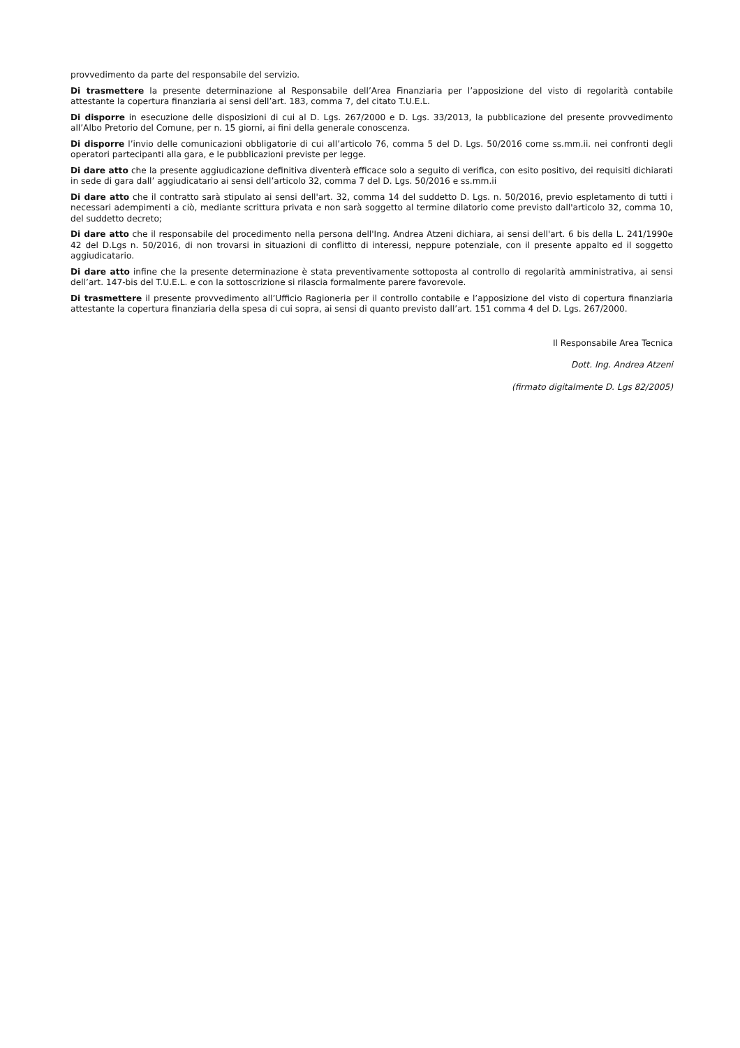provvedimento da parte del responsabile del servizio.
Di trasmettere la presente determinazione al Responsabile dell’Area Finanziaria per l’apposizione del visto di regolarità contabile attestante la copertura finanziaria ai sensi dell’art. 183, comma 7, del citato T.U.E.L.
Di disporre in esecuzione delle disposizioni di cui al D. Lgs. 267/2000 e D. Lgs. 33/2013, la pubblicazione del presente provvedimento all’Albo Pretorio del Comune, per n. 15 giorni, ai fini della generale conoscenza.
Di disporre l’invio delle comunicazioni obbligatorie di cui all’articolo 76, comma 5 del D. Lgs. 50/2016 come ss.mm.ii. nei confronti degli operatori partecipanti alla gara, e le pubblicazioni previste per legge.
Di dare atto che la presente aggiudicazione definitiva diventerà efficace solo a seguito di verifica, con esito positivo, dei requisiti dichiarati in sede di gara dall’ aggiudicatario ai sensi dell’articolo 32, comma 7 del D. Lgs. 50/2016 e ss.mm.ii
Di dare atto che il contratto sarà stipulato ai sensi dell'art. 32, comma 14 del suddetto D. Lgs. n. 50/2016, previo espletamento di tutti i necessari adempimenti a ciò, mediante scrittura privata e non sarà soggetto al termine dilatorio come previsto dall'articolo 32, comma 10, del suddetto decreto;
Di dare atto che il responsabile del procedimento nella persona dell'Ing. Andrea Atzeni dichiara, ai sensi dell'art. 6 bis della L. 241/1990e 42 del D.Lgs n. 50/2016, di non trovarsi in situazioni di conflitto di interessi, neppure potenziale, con il presente appalto ed il soggetto aggiudicatario.
Di dare atto infine che la presente determinazione è stata preventivamente sottoposta al controllo di regolarità amministrativa, ai sensi dell’art. 147-bis del T.U.E.L. e con la sottoscrizione si rilascia formalmente parere favorevole.
Di trasmettere il presente provvedimento all’Ufficio Ragioneria per il controllo contabile e l’apposizione del visto di copertura finanziaria attestante la copertura finanziaria della spesa di cui sopra, ai sensi di quanto previsto dall’art. 151 comma 4 del D. Lgs. 267/2000.
Il Responsabile Area Tecnica
Dott. Ing. Andrea Atzeni
(firmato digitalmente D. Lgs 82/2005)